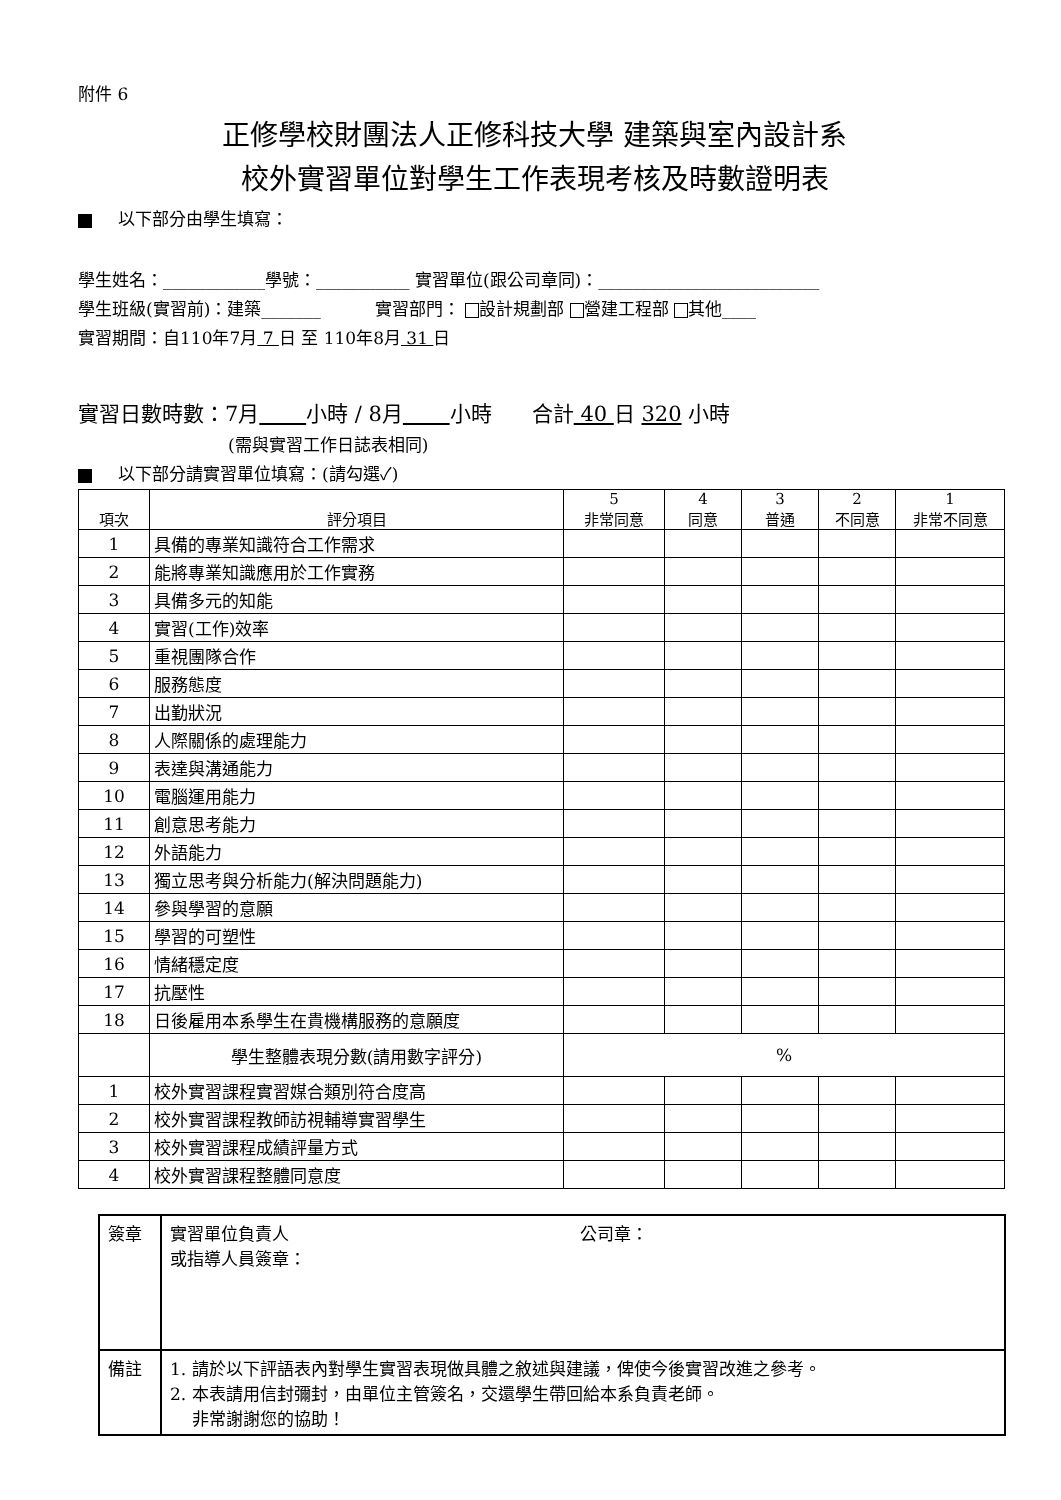附件 6
正修學校財團法人正修科技大學 建築與室內設計系
校外實習單位對學生工作表現考核及時數證明表
以下部分由學生填寫：
學生姓名：____________學號：___________ 實習單位(跟公司章同)：__________________________
學生班級(實習前)：建築_______ 實習部門： 設計規劃部 營建工程部 其他____
實習期間：自110年7月 7 日 至 110年8月 31 日
實習日數時數：7月 小時 / 8月 小時 合計 40 日 320 小時
(需與實習工作日誌表相同)
以下部分請實習單位填寫：(請勾選✓)
| 項次 | 評分項目 | 5 非常同意 | 4 同意 | 3 普通 | 2 不同意 | 1 非常不同意 |
| --- | --- | --- | --- | --- | --- | --- |
| 1 | 具備的專業知識符合工作需求 | | | | | |
| 2 | 能將專業知識應用於工作實務 | | | | | |
| 3 | 具備多元的知能 | | | | | |
| 4 | 實習(工作)效率 | | | | | |
| 5 | 重視團隊合作 | | | | | |
| 6 | 服務態度 | | | | | |
| 7 | 出勤狀況 | | | | | |
| 8 | 人際關係的處理能力 | | | | | |
| 9 | 表達與溝通能力 | | | | | |
| 10 | 電腦運用能力 | | | | | |
| 11 | 創意思考能力 | | | | | |
| 12 | 外語能力 | | | | | |
| 13 | 獨立思考與分析能力(解決問題能力) | | | | | |
| 14 | 參與學習的意願 | | | | | |
| 15 | 學習的可塑性 | | | | | |
| 16 | 情緒穩定度 | | | | | |
| 17 | 抗壓性 | | | | | |
| 18 | 日後雇用本系學生在貴機構服務的意願度 | | | | | |
| | 學生整體表現分數(請用數字評分) | % | | | | |
| 1 | 校外實習課程實習媒合類別符合度高 | | | | | |
| 2 | 校外實習課程教師訪視輔導實習學生 | | | | | |
| 3 | 校外實習課程成績評量方式 | | | | | |
| 4 | 校外實習課程整體同意度 | | | | | |
| 簽章 | 實習單位負責人 或指導人員簽章： 公司章： |
| 備註 | 1. 請於以下評語表內對學生實習表現做具體之敘述與建議，俾使今後實習改進之參考。 2. 本表請用信封彌封，由單位主管簽名，交還學生帶回給本系負責老師。 非常謝謝您的協助！ |